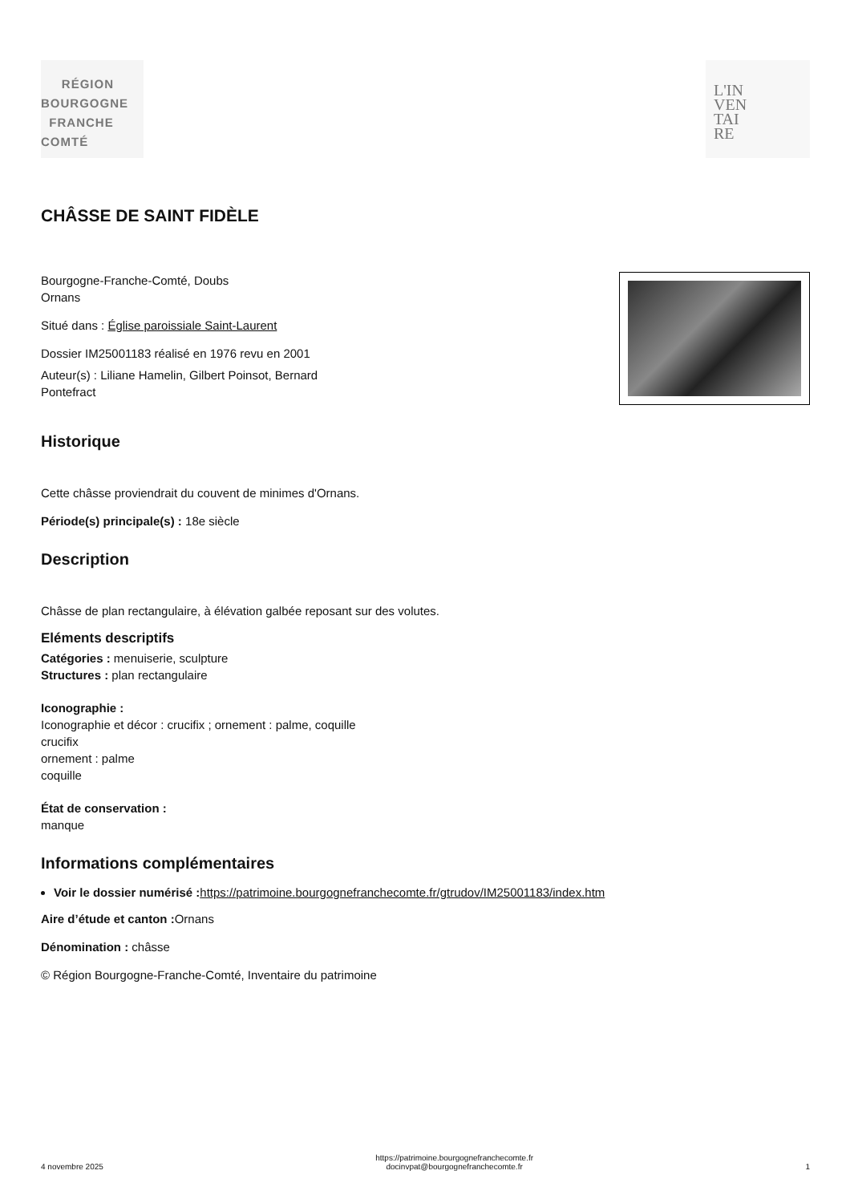RÉGION
BOURGOGNE
FRANCHE
COMTÉ
L'IN
VEN
TAI
RE
CHÂSSE DE SAINT FIDÈLE
Bourgogne-Franche-Comté, Doubs
Ornans
Situé dans : Église paroissiale Saint-Laurent
Dossier IM25001183 réalisé en 1976 revu en 2001
Auteur(s) : Liliane Hamelin, Gilbert Poinsot, Bernard
Pontefract
Historique
Cette châsse proviendrait du couvent de minimes d'Ornans.
Période(s) principale(s) : 18e siècle
Description
Châsse de plan rectangulaire, à élévation galbée reposant sur des volutes.
Eléments descriptifs
Catégories : menuiserie, sculpture
Structures : plan rectangulaire
Iconographie :
Iconographie et décor : crucifix ; ornement : palme, coquille
crucifix
ornement : palme
coquille
État de conservation :
manque
Informations complémentaires
Voir le dossier numérisé : https://patrimoine.bourgognefranchecomte.fr/gtrudov/IM25001183/index.htm
Aire d’étude et canton : Ornans
Dénomination : châsse
© Région Bourgogne-Franche-Comté, Inventaire du patrimoine
4 novembre 2025 https://patrimoine.bourgognefranchecomte.fr
docinvpat@bourgognefranchecomte.fr 1